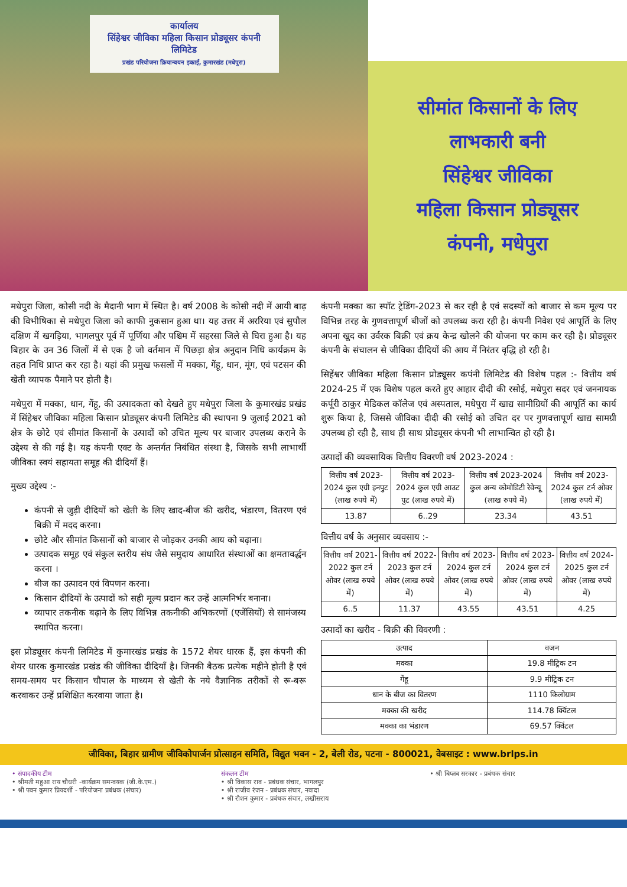कार्यालय
सिंहेश्वर जीविका महिला किसान प्रोड्यूसर कंपनी लिमिटेड
प्रखंड परियोजना क्रियान्वयन इकाई, कुमारखंड (मधेपुरा)
सीमांत किसानों के लिए
लाभकारी बनी
सिंहेश्वर जीविका
महिला किसान प्रोड्यूसर
कंपनी, मधेपुरा
मधेपुरा जिला, कोसी नदी के मैदानी भाग में स्थित है। वर्ष 2008 के कोसी नदी में आयी बाढ़ की विभीषिका से मधेपुरा जिला को काफी नुकसान हुआ था। यह उत्तर में अररिया एवं सुपौल दक्षिण में खगड़िया, भागलपुर पूर्व में पूर्णिया और पश्चिम में सहरसा जिले से घिरा हुआ है। यह बिहार के उन 36 जिलों में से एक है जो वर्तमान में पिछड़ा क्षेत्र अनुदान निधि कार्यक्रम के तहत निधि प्राप्त कर रहा है। यहां की प्रमुख फसलों में मक्का, गेंहू, धान, मूंग, एवं पटसन की खेती व्यापक पैमाने पर होती है।
मधेपुरा में मक्का, धान, गेंहू, की उत्पादकता को देखते हुए मधेपुरा जिला के कुमारखंड प्रखंड में सिंहेश्वर जीविका महिला किसान प्रोड्यूसर कंपनी लिमिटेड की स्थापना 9 जुलाई 2021 को क्षेत्र के छोटे एवं सीमांत किसानों के उत्पादों को उचित मूल्य पर बाजार उपलब्ध कराने के उद्देश्य से की गई है। यह कंपनी एक्ट के अन्तर्गत निबंधित संस्था है, जिसके सभी लाभार्थी जीविका स्वयं सहायता समूह की दीदियाँ हैं।
मुख्य उद्देश्य :-
कंपनी से जुड़ी दीदियों को खेती के लिए खाद-बीज की खरीद, भंडारण, वितरण एवं बिक्री में मदद करना।
छोटे और सीमांत किसानों को बाजार से जोड़कर उनकी आय को बढ़ाना।
उत्पादक समूह एवं संकुल स्तरीय संघ जैसे समुदाय आधारित संस्थाओं का क्षमतावर्द्धन करना ।
बीज का उत्पादन एवं विपणन करना।
किसान दीदियों के उत्पादों को सही मूल्य प्रदान कर उन्हें आत्मनिर्भर बनाना।
व्यापार तकनीक बढ़ाने के लिए विभिन्न तकनीकी अभिकरणों (एजेंसियों) से सामंजस्य स्थापित करना।
इस प्रोड्यूसर कंपनी लिमिटेड में कुमारखंड प्रखंड के 1572 शेयर धारक हैं, इस कंपनी की शेयर धारक कुमारखंड प्रखंड की जीविका दीदियाँ है। जिनकी बैठक प्रत्येक महीने होती है एवं समय-समय पर किसान चौपाल के माध्यम से खेती के नये वैज्ञानिक तरीकों से रू-बरू करवाकर उन्हें प्रशिक्षित करवाया जाता है।
कंपनी मक्का का स्पॉट ट्रेडिंग-2023 से कर रही है एवं सदस्यों को बाजार से कम मूल्य पर विभिन्न तरह के गुणवत्तापूर्ण बीजों को उपलब्ध करा रही है। कंपनी निवेश एवं आपूर्ति के लिए अपना खुद का उर्वरक बिक्री एवं क्रय केन्द्र खोलने की योजना पर काम कर रही है। प्रोड्यूसर कंपनी के संचालन से जीविका दीदियों की आय में निरंतर वृद्धि हो रही है।
सिहेंश्वर जीविका महिला किसान प्रोड्यूसर कपंनी लिमिटेड की विशेष पहल :- वित्तीय वर्ष 2024-25 में एक विशेष पहल करते हुए आहार दीदी की रसोई, मधेपुरा सदर एवं जननायक कर्पूरी ठाकुर मेडिकल कॉलेज एवं अस्पताल, मधेपुरा में खाद्य सामीग्रियों की आपूर्ति का कार्य शुरू किया है, जिससे जीविका दीदी की रसोई को उचित दर पर गुणवत्तापूर्ण खाद्य सामग्री उपलब्ध हो रही है, साथ ही साथ प्रोड्यूसर कंपनी भी लाभान्वित हो रही है।
उत्पादों की व्यवसायिक वित्तीय विवरणी वर्ष 2023-2024 :
| वित्तीय वर्ष 2023-2024 कुल एग्री इनपुट (लाख रुपये में) | वित्तीय वर्ष 2023-2024 कुल एग्री आउट पुट (लाख रुपये में) | वित्तीय वर्ष 2023-2024 कुल अन्य कोमोडिटी रेवेन्यू (लाख रुपये में) | वित्तीय वर्ष 2023-2024 कुल टर्न ओवर (लाख रुपये में) |
| --- | --- | --- | --- |
| 13.87 | 6..29 | 23.34 | 43.51 |
वित्तीय वर्ष के अनुसार व्यवसाय :-
| वित्तीय वर्ष 2021-2022 कुल टर्न ओवर (लाख रुपये में) | वित्तीय वर्ष 2022-2023 कुल टर्न ओवर (लाख रुपये में) | वित्तीय वर्ष 2023-2024 कुल टर्न ओवर (लाख रुपये में) | वित्तीय वर्ष 2023-2024 कुल टर्न ओवर (लाख रुपये में) | वित्तीय वर्ष 2024-2025 कुल टर्न ओवर (लाख रुपये में) |
| --- | --- | --- | --- | --- |
| 6..5 | 11.37 | 43.55 | 43.51 | 4.25 |
उत्पादों का खरीद - बिक्री की विवरणी :
| उत्पाद | वजन |
| --- | --- |
| मक्का | 19.8 मीट्रिक टन |
| गेंहू | 9.9 मीट्रिक टन |
| धान के बीज का वितरण | 1110 किलोग्राम |
| मक्का की खरीद | 114.78 क्विंटल |
| मक्का का भंडारण | 69.57 क्विंटल |
जीविका, बिहार ग्रामीण जीविकोपार्जन प्रोत्साहन समिति, विद्युत भवन - 2, बेली रोड, पटना - 800021, वेबसाइट : www.brlps.in
• संपादकीय टीम
• श्रीमती महुआ राय चौधरी -कार्यक्रम समन्वयक (जी.के.एम.)
• श्री पवन कुमार प्रियदर्शी - परियोजना प्रबंधक (संचार)
संकलन टीम
• श्री विकास राव - प्रबंधक संचार, भागलपुर
• श्री राजीव रंजन - प्रबंधक संचार, नवादा
• श्री रौशन कुमार - प्रबंधक संचार, लखीसराय
• श्री बिप्लब सरकार - प्रबंधक संचार